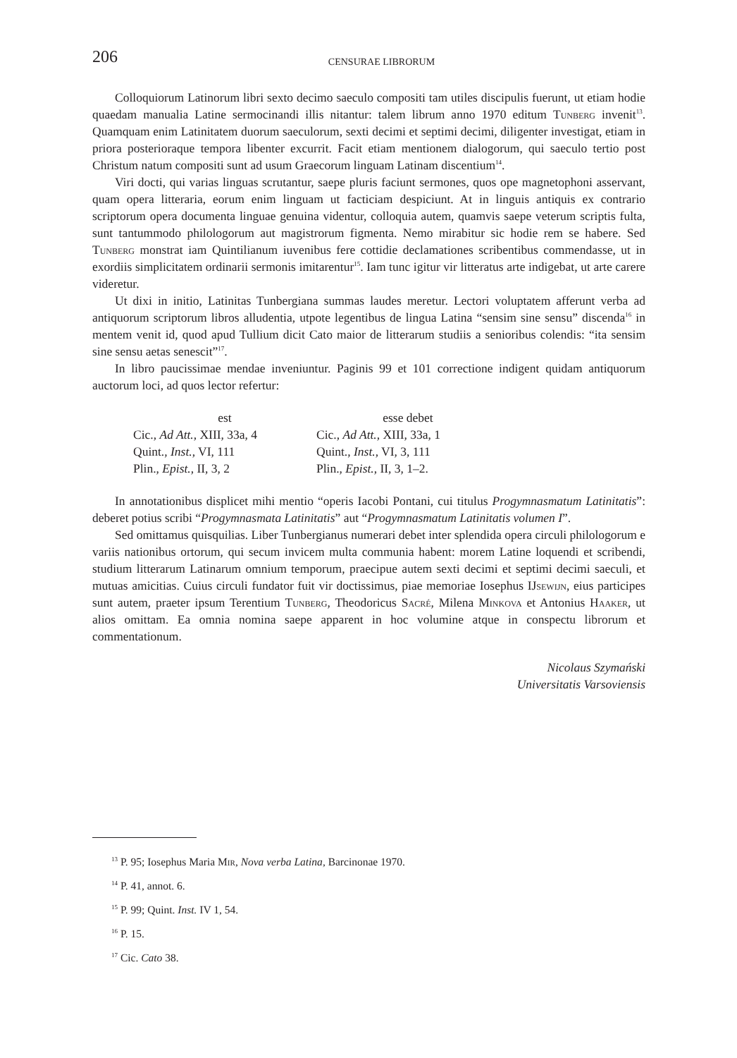206
CENSURAE LIBRORUM
Colloquiorum Latinorum libri sexto decimo saeculo compositi tam utiles discipulis fuerunt, ut etiam hodie quaedam manualia Latine sermocinandi illis nitantur: talem librum anno 1970 editum Tunberg invenit<sup>13</sup>. Quamquam enim Latinitatem duorum saeculorum, sexti decimi et septimi decimi, diligenter investigat, etiam in priora posterioraque tempora libenter excurrit. Facit etiam mentionem dialogorum, qui saeculo tertio post Christum natum compositi sunt ad usum Graecorum linguam Latinam discentium<sup>14</sup>.
Viri docti, qui varias linguas scrutantur, saepe pluris faciunt sermones, quos ope magnetophoni asservant, quam opera litteraria, eorum enim linguam ut facticiam despiciunt. At in linguis antiquis ex contrario scriptorum opera documenta linguae genuina videntur, colloquia autem, quamvis saepe veterum scriptis fulta, sunt tantummodo philologorum aut magistrorum figmenta. Nemo mirabitur sic hodie rem se habere. Sed Tunberg monstrat iam Quintilianum iuvenibus fere cottidie declamationes scribentibus commendasse, ut in exordiis simplicitatem ordinarii sermonis imitarentur<sup>15</sup>. Iam tunc igitur vir litteratus arte indigebat, ut arte carere videretur.
Ut dixi in initio, Latinitas Tunbergiana summas laudes meretur. Lectori voluptatem afferunt verba ad antiquorum scriptorum libros alludentia, utpote legentibus de lingua Latina “sensim sine sensu” discenda<sup>16</sup> in mentem venit id, quod apud Tullium dicit Cato maior de litterarum studiis a senioribus colendis: “ita sensim sine sensu aetas senescit”<sup>17</sup>.
In libro paucissimae mendae inveniuntur. Paginis 99 et 101 correctione indigent quidam antiquorum auctorum loci, ad quos lector refertur:
| est | esse debet |
| --- | --- |
| Cic., Ad Att. , XIII, 33a, 4 | Cic., Ad Att. , XIII, 33a, 1 |
| Quint., Inst. , VI, 111 | Quint., Inst. , VI, 3, 111 |
| Plin., Epist. , II, 3, 2 | Plin., Epist. , II, 3, 1–2. |
In annotationibus displicet mihi mentio “operis Iacobi Pontani, cui titulus Progymnasmatum Latinitatis”: deberet potius scribi “Progymnasmata Latinitatis” aut “Progymnasmatum Latinitatis volumen I”.
Sed omittamus quisquilias. Liber Tunbergianus numerari debet inter splendida opera circuli philologorum e variis nationibus ortorum, qui secum invicem multa communia habent: morem Latine loquendi et scribendi, studium litterarum Latinarum omnium temporum, praecipue autem sexti decimi et septimi decimi saeculi, et mutuas amicitias. Cuius circuli fundator fuit vir doctissimus, piae memoriae Iosephus IJsewijn, eius participes sunt autem, praeter ipsum Terentium Tunberg, Theodoricus Sacré, Milena Minkova et Antonius Haaker, ut alios omittam. Ea omnia nomina saepe apparent in hoc volumine atque in conspectu librorum et commentationum.
Nicolaus Szymański
Universitatis Varsoviensis
<sup>13</sup> P. 95; Iosephus Maria Mir, Nova verba Latina, Barcinonae 1970.
<sup>14</sup> P. 41, annot. 6.
<sup>15</sup> P. 99; Quint. Inst. IV 1, 54.
<sup>16</sup> P. 15.
<sup>17</sup> Cic. Cato 38.